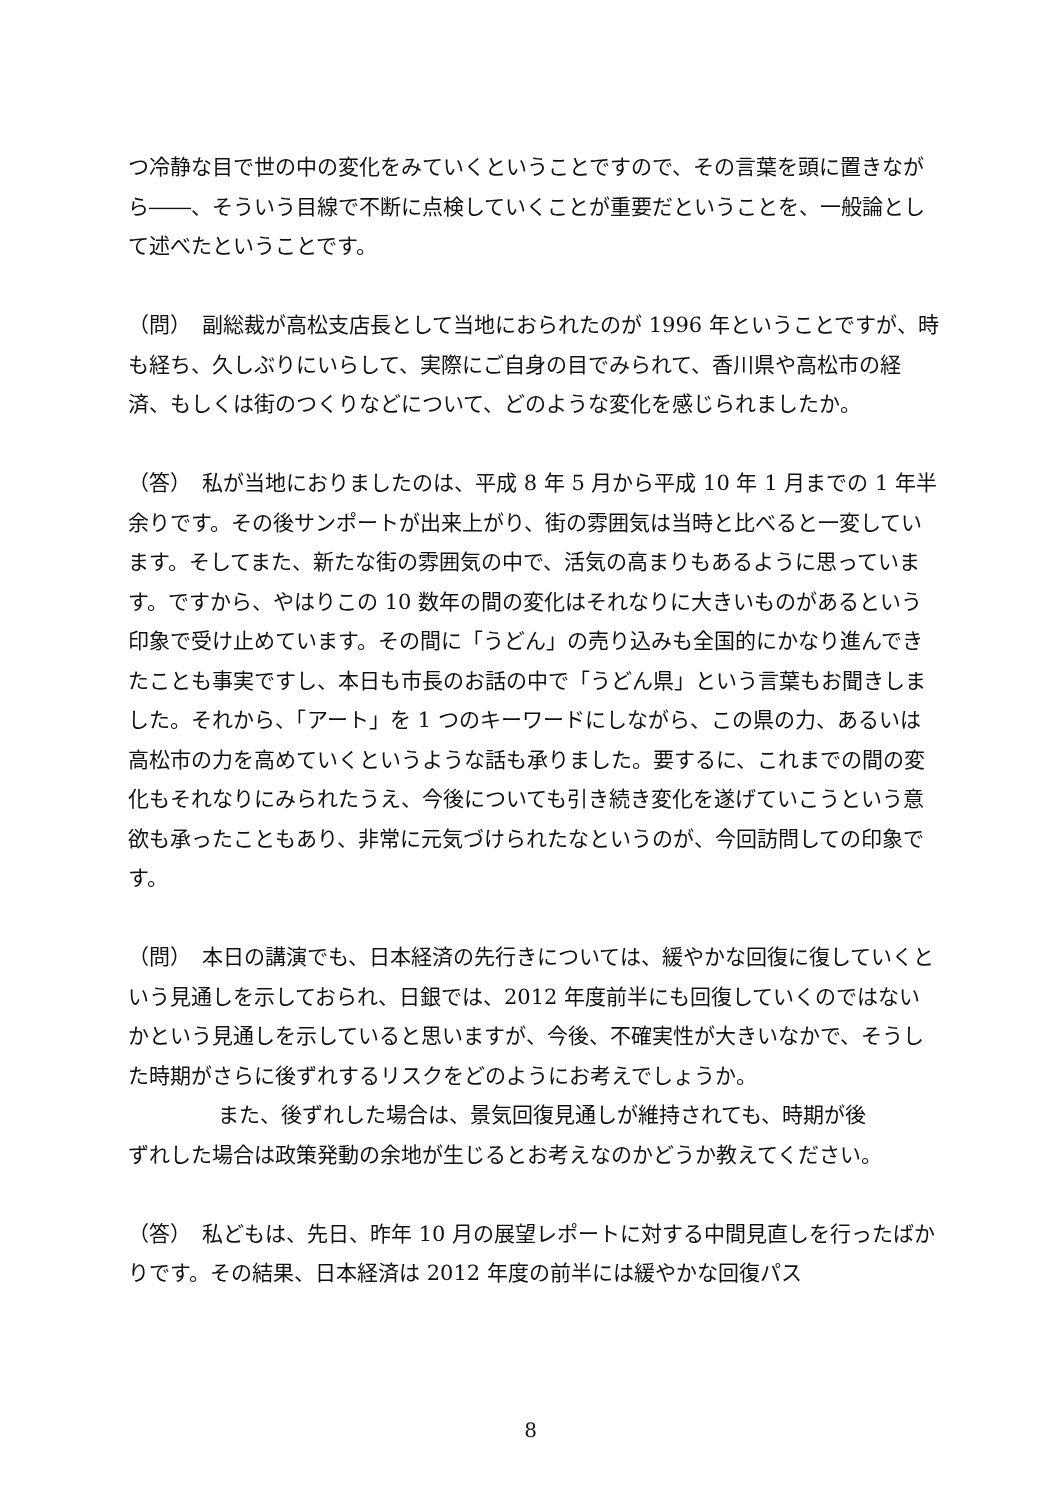つ冷静な目で世の中の変化をみていくということですので、その言葉を頭に置きながら――、そういう目線で不断に点検していくことが重要だということを、一般論として述べたということです。
（問）　副総裁が高松支店長として当地におられたのが 1996 年ということですが、時も経ち、久しぶりにいらして、実際にご自身の目でみられて、香川県や高松市の経済、もしくは街のつくりなどについて、どのような変化を感じられましたか。
（答）　私が当地におりましたのは、平成 8 年 5 月から平成 10 年 1 月までの 1 年半余りです。その後サンポートが出来上がり、街の雰囲気は当時と比べると一変しています。そしてまた、新たな街の雰囲気の中で、活気の高まりもあるように思っています。ですから、やはりこの 10 数年の間の変化はそれなりに大きいものがあるという印象で受け止めています。その間に「うどん」の売り込みも全国的にかなり進んできたことも事実ですし、本日も市長のお話の中で「うどん県」という言葉もお聞きしました。それから、「アート」を 1 つのキーワードにしながら、この県の力、あるいは高松市の力を高めていくというような話も承りました。要するに、これまでの間の変化もそれなりにみられたうえ、今後についても引き続き変化を遂げていこうという意欲も承ったこともあり、非常に元気づけられたなというのが、今回訪問しての印象です。
（問）　本日の講演でも、日本経済の先行きについては、緩やかな回復に復していくという見通しを示しておられ、日銀では、2012 年度前半にも回復していくのではないかという見通しを示していると思いますが、今後、不確実性が大きいなかで、そうした時期がさらに後ずれするリスクをどのようにお考えでしょうか。
また、後ずれした場合は、景気回復見通しが維持されても、時期が後
ずれした場合は政策発動の余地が生じるとお考えなのかどうか教えてください。
（答）　私どもは、先日、昨年 10 月の展望レポートに対する中間見直しを行ったばかりです。その結果、日本経済は 2012 年度の前半には緩やかな回復パス
8